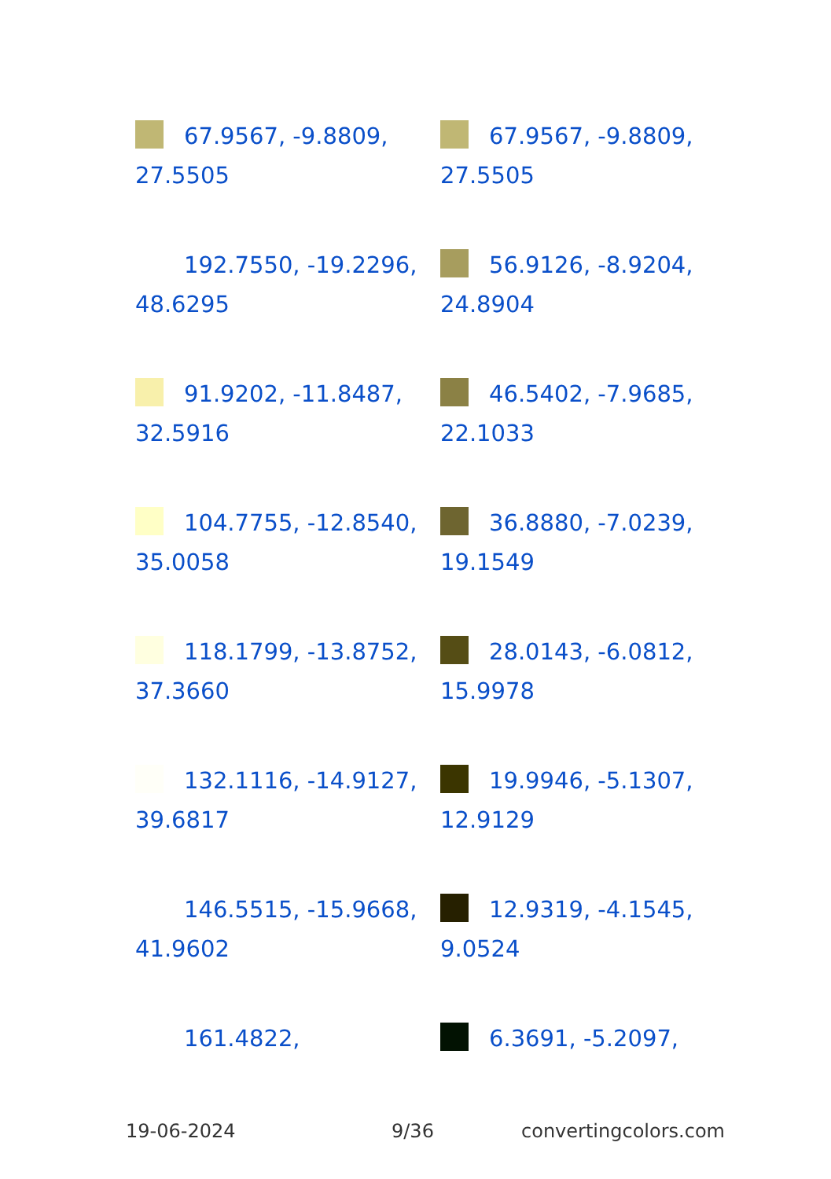67.9567, -9.8809, 27.5505
67.9567, -9.8809, 27.5505
192.7550, -19.2296, 48.6295
56.9126, -8.9204, 24.8904
91.9202, -11.8487, 32.5916
46.5402, -7.9685, 22.1033
104.7755, -12.8540, 35.0058
36.8880, -7.0239, 19.1549
118.1799, -13.8752, 37.3660
28.0143, -6.0812, 15.9978
132.1116, -14.9127, 39.6817
19.9946, -5.1307, 12.9129
146.5515, -15.9668, 41.9602
12.9319, -4.1545, 9.0524
161.4822,
6.3691, -5.2097,
19-06-2024 9/36 convertingcolors.com